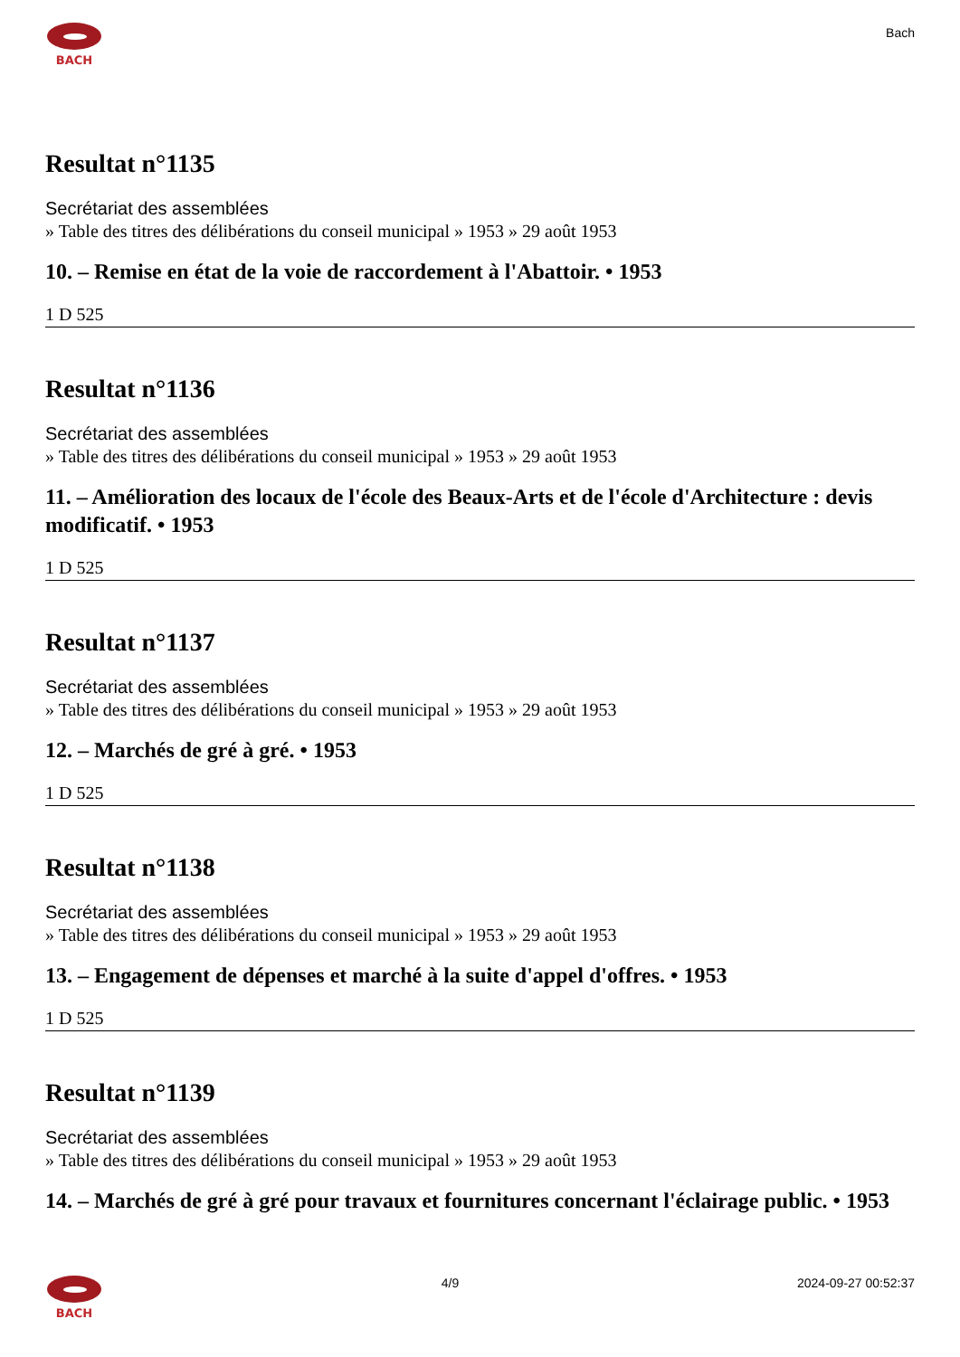BACH
Bach
Resultat n°1135
Secrétariat des assemblées
» Table des titres des délibérations du conseil municipal » 1953 » 29 août 1953
10. – Remise en état de la voie de raccordement à l'Abattoir. • 1953
1 D 525
Resultat n°1136
Secrétariat des assemblées
» Table des titres des délibérations du conseil municipal » 1953 » 29 août 1953
11. – Amélioration des locaux de l'école des Beaux-Arts et de l'école d'Architecture : devis modificatif. • 1953
1 D 525
Resultat n°1137
Secrétariat des assemblées
» Table des titres des délibérations du conseil municipal » 1953 » 29 août 1953
12. – Marchés de gré à gré. • 1953
1 D 525
Resultat n°1138
Secrétariat des assemblées
» Table des titres des délibérations du conseil municipal » 1953 » 29 août 1953
13. – Engagement de dépenses et marché à la suite d'appel d'offres. • 1953
1 D 525
Resultat n°1139
Secrétariat des assemblées
» Table des titres des délibérations du conseil municipal » 1953 » 29 août 1953
14. – Marchés de gré à gré pour travaux et fournitures concernant l'éclairage public. • 1953
BACH 4/9 2024-09-27 00:52:37